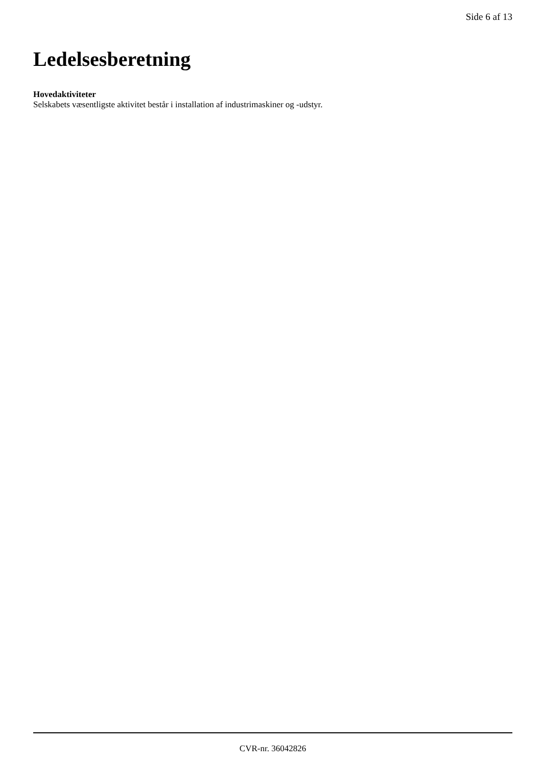Side 6 af 13
Ledelsesberetning
Hovedaktiviteter
Selskabets væsentligste aktivitet består i installation af industrimaskiner og -udstyr.
CVR-nr. 36042826